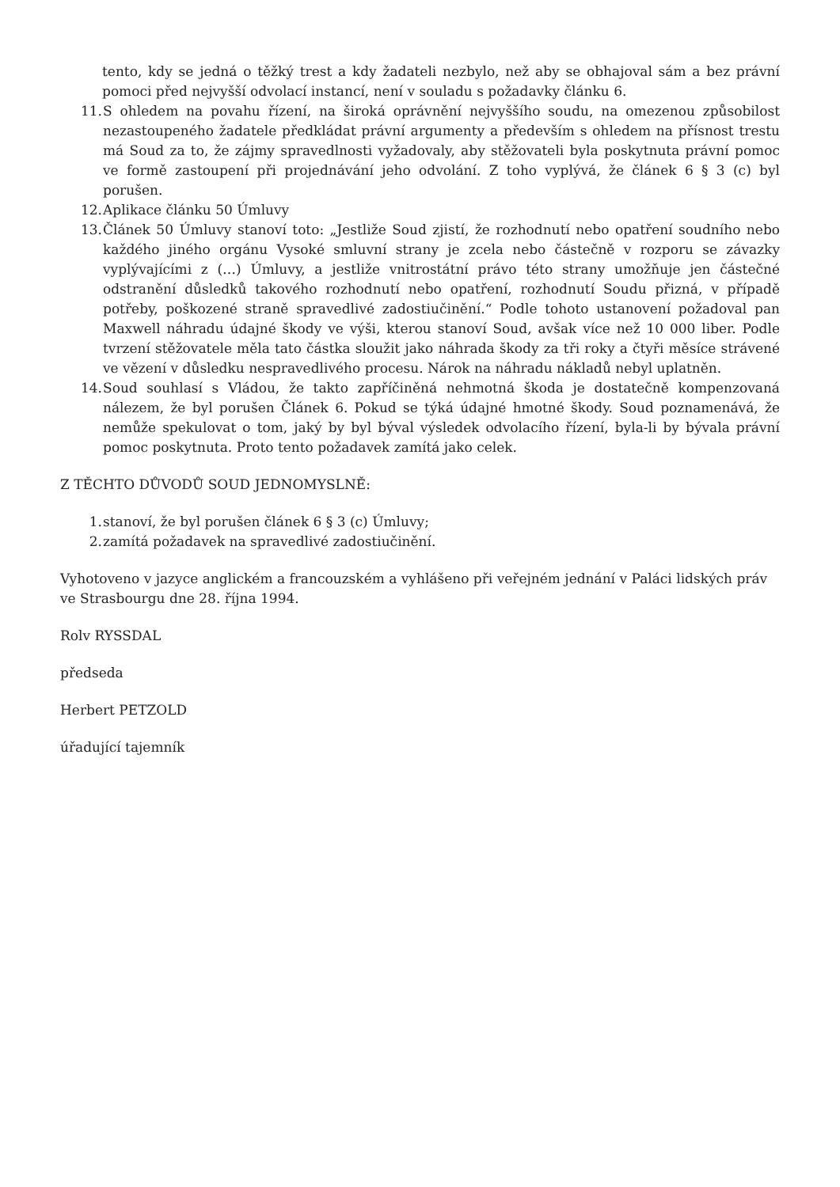tento, kdy se jedná o těžký trest a kdy žadateli nezbylo, než aby se obhajoval sám a bez právní pomoci před nejvyšší odvolací instancí, není v souladu s požadavky článku 6.
11. S ohledem na povahu řízení, na široká oprávnění nejvyššího soudu, na omezenou způsobilost nezastoupeného žadatele předkládat právní argumenty a především s ohledem na přísnost trestu má Soud za to, že zájmy spravedlnosti vyžadovaly, aby stěžovateli byla poskytnuta právní pomoc ve formě zastoupení při projednávání jeho odvolání. Z toho vyplývá, že článek 6 § 3 (c) byl porušen.
12. Aplikace článku 50 Úmluvy
13. Článek 50 Úmluvy stanoví toto: „Jestliže Soud zjistí, že rozhodnutí nebo opatření soudního nebo každého jiného orgánu Vysoké smluvní strany je zcela nebo částečně v rozporu se závazky vyplývajícími z (…) Úmluvy, a jestliže vnitrostátní právo této strany umožňuje jen částečné odstranění důsledků takového rozhodnutí nebo opatření, rozhodnutí Soudu přizná, v případě potřeby, poškozené straně spravedlivé zadostiučinění.“ Podle tohoto ustanovení požadoval pan Maxwell náhradu údajné škody ve výši, kterou stanoví Soud, avšak více než 10 000 liber. Podle tvrzení stěžovatele měla tato částka sloužit jako náhrada škody za tři roky a čtyři měsíce strávené ve vězení v důsledku nespravedlivého procesu. Nárok na náhradu nákladů nebyl uplatněn.
14. Soud souhlasí s Vládou, že takto zapříčiněná nehmotná škoda je dostatečně kompenzovaná nálezem, že byl porušen Článek 6. Pokud se týká údajné hmotné škody. Soud poznamenává, že nemůže spekulovat o tom, jaký by byl býval výsledek odvolacího řízení, byla-li by bývala právní pomoc poskytnuta. Proto tento požadavek zamítá jako celek.
Z TĚCHTO DŮVODŮ SOUD JEDNOMYSLNĚ:
1. stanoví, že byl porušen článek 6 § 3 (c) Úmluvy;
2. zamítá požadavek na spravedlivé zadostiučinění.
Vyhotoveno v jazyce anglickém a francouzském a vyhlášeno při veřejném jednání v Paláci lidských práv ve Strasbourgu dne 28. října 1994.
Rolv RYSSDAL
předseda
Herbert PETZOLD
úřadující tajemník